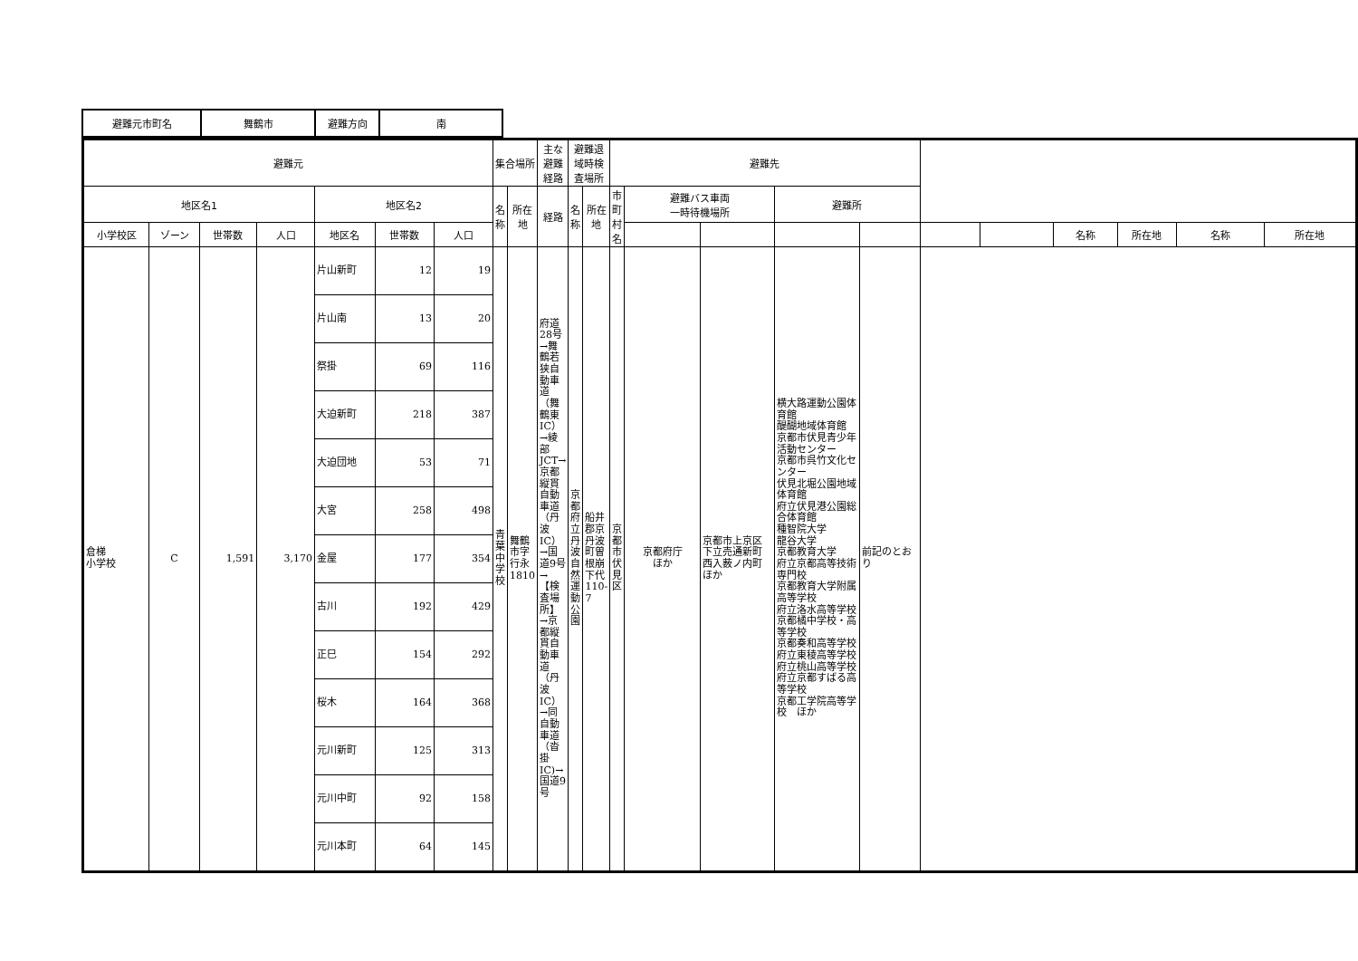| 避難元市町名 | 舞鶴市 | 避難方向 | 南 |
| 避難元 | | | | | | | 集合場所 | | 主な避難経路 | 避難退域時検査場所 | | 避難先 | | | | | | | | | | |
| --- | --- | --- | --- | --- | --- | --- | --- | --- | --- | --- | --- | --- | --- | --- | --- | --- | --- | --- | --- | --- | --- | --- |
| 地区名1 | | | | 地区名2 | | | 名称 | 所在地 | 経路 | 名称 | 所在地 | 市町村名 | 避難バス車両 一時待機場所 | | 避難所 | | | | | | | |
| 小学校区 | ゾーン | 世帯数 | 人口 | 地区名 | 世帯数 | 人口 | | | | | | | | | | | | | 名称 | 所在地 | 名称 | 所在地 |
| 倉梯 小学校 | C | 1,591 | 3,170 | 片山新町 | 12 | 19 | 青葉中学校 | 舞鶴市字行永1810 | 府道28号→舞鶴若狭自動車道（舞鶴東IC）→綾部JCT→京都縦貫自動車道（丹波IC）→国道9号→【検査場所】→京都縦貫自動車道（丹波IC）→同自動車道（沓掛IC)→国道9号 | 京都府立丹波自然運動公園 | 船井郡京丹波町曽根崩下代110-7 | 京都市 伏見区 | 京都府庁 ほか | 京都市上京区下立売通新町西入薮ノ内町ほか | 横大路運動公園体育館 醍醐地域体育館 京都市伏見青少年活動センター 京都市呉竹文化センター 伏見北堀公園地域体育館 府立伏見港公園総合体育館 種智院大学 龍谷大学 京都教育大学 府立京都高等技術専門校 京都教育大学附属高等学校 府立洛水高等学校 京都橘中学校・高等学校 京都奏和高等学校 府立東稜高等学校 府立桃山高等学校 府立京都すばる高等学校 京都工学院高等学校 ほか | 前記のとおり | | | | | | |
| | | | | 片山南 | 13 | 20 | | | | | | | | | | | | | | | | |
| | | | | 祭掛 | 69 | 116 | | | | | | | | | | | | | | | | |
| | | | | 大迫新町 | 218 | 387 | | | | | | | | | | | | | | | | |
| | | | | 大迫団地 | 53 | 71 | | | | | | | | | | | | | | | | |
| | | | | 大宮 | 258 | 498 | | | | | | | | | | | | | | | | |
| | | | | 金屋 | 177 | 354 | | | | | | | | | | | | | | | | |
| | | | | 古川 | 192 | 429 | | | | | | | | | | | | | | | | |
| | | | | 正巳 | 154 | 292 | | | | | | | | | | | | | | | | |
| | | | | 桜木 | 164 | 368 | | | | | | | | | | | | | | | | |
| | | | | 元川新町 | 125 | 313 | | | | | | | | | | | | | | | | |
| | | | | 元川中町 | 92 | 158 | | | | | | | | | | | | | | | | |
| | | | | 元川本町 | 64 | 145 | | | | | | | | | | | | | | | | |